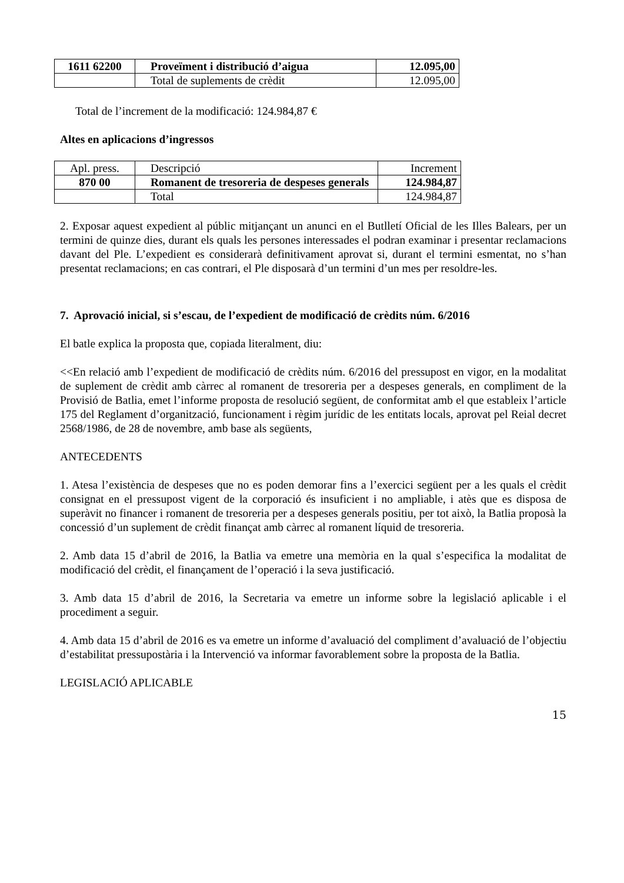| 1611 62200 | Proveïment i distribució d’aigua | 12.095,00 |
| | Total de suplements de crèdit | 12.095,00 |
Total de l’increment de la modificació: 124.984,87 €
Altes en aplicacions d’ingressos
| Apl. press. | Descripció | Increment |
| 870 00 | Romanent de tresoreria de despeses generals | 124.984,87 |
| | Total | 124.984,87 |
2. Exposar aquest expedient al públic mitjançant un anunci en el Butlletí Oficial de les Illes Balears, per un termini de quinze dies, durant els quals les persones interessades el podran examinar i presentar reclamacions davant del Ple. L’expedient es considerarà definitivament aprovat si, durant el termini esmentat, no s’han presentat reclamacions; en cas contrari, el Ple disposarà d’un termini d’un mes per resoldre-les.
7. Aprovació inicial, si s’escau, de l’expedient de modificació de crèdits núm. 6/2016
El batle explica la proposta que, copiada literalment, diu:
<<En relació amb l’expedient de modificació de crèdits núm. 6/2016 del pressupost en vigor, en la modalitat de suplement de crèdit amb càrrec al romanent de tresoreria per a despeses generals, en compliment de la Provisió de Batlia, emet l’informe proposta de resolució següent, de conformitat amb el que estableix l’article 175 del Reglament d’organització, funcionament i règim jurídic de les entitats locals, aprovat pel Reial decret 2568/1986, de 28 de novembre, amb base als següents,
ANTECEDENTS
1. Atesa l’existència de despeses que no es poden demorar fins a l’exercici següent per a les quals el crèdit consignat en el pressupost vigent de la corporació és insuficient i no ampliable, i atès que es disposa de superàvit no financer i romanent de tresoreria per a despeses generals positiu, per tot això, la Batlia proposà la concessió d’un suplement de crèdit finançat amb càrrec al romanent líquid de tresoreria.
2. Amb data 15 d’abril de 2016, la Batlia va emetre una memòria en la qual s’especifica la modalitat de modificació del crèdit, el finançament de l’operació i la seva justificació.
3. Amb data 15 d’abril de 2016, la Secretaria va emetre un informe sobre la legislació aplicable i el procediment a seguir.
4. Amb data 15 d’abril de 2016 es va emetre un informe d’avaluació del compliment d’avaluació de l’objectiu d’estabilitat pressupostària i la Intervenció va informar favorablement sobre la proposta de la Batlia.
LEGISLACIÓ APLICABLE
15